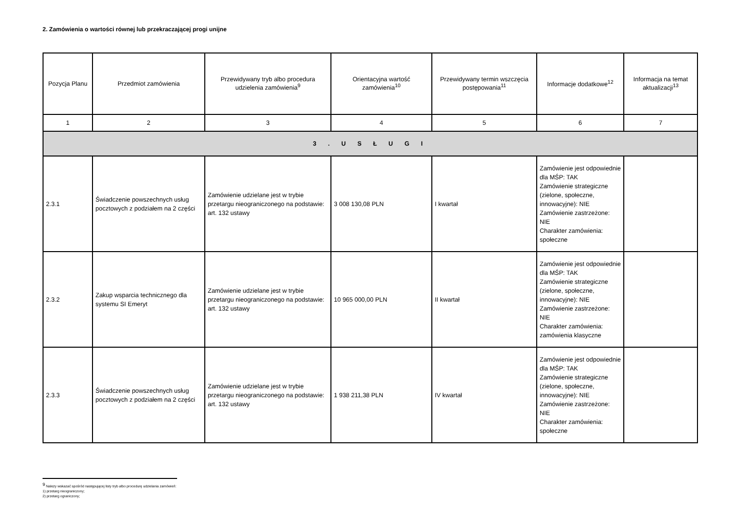2. Zamówienia o wartości równej lub przekraczającej progi unijne
| Pozycja Planu | Przedmiot zamówienia | Przewidywany tryb albo procedura udzielenia zamówienia<sup>9</sup> | Orientacyjna wartość zamówienia<sup>10</sup> | Przewidywany termin wszczęcia postępowania<sup>11</sup> | Informacje dodatkowe<sup>12</sup> | Informacja na temat aktualizacji<sup>13</sup> |
| --- | --- | --- | --- | --- | --- | --- |
| 1 | 2 | 3 | 4 | 5 | 6 | 7 |
| 3 . U S Ł U G I | | | | | | |
| 2.3.1 | Świadczenie powszechnych usług pocztowych z podziałem na 2 części | Zamówienie udzielane jest w trybie przetargu nieograniczonego na podstawie: art. 132 ustawy | 3 008 130,08 PLN | I kwartał | Zamówienie jest odpowiednie dla MŚP: TAK Zamówienie strategiczne (zielone, społeczne, innowacyjne): NIE Zamówienie zastrzeżone: NIE Charakter zamówienia: społeczne | |
| 2.3.2 | Zakup wsparcia technicznego dla systemu SI Emeryt | Zamówienie udzielane jest w trybie przetargu nieograniczonego na podstawie: art. 132 ustawy | 10 965 000,00 PLN | II kwartał | Zamówienie jest odpowiednie dla MŚP: TAK Zamówienie strategiczne (zielone, społeczne, innowacyjne): NIE Zamówienie zastrzeżone: NIE Charakter zamówienia: zamówienia klasyczne | |
| 2.3.3 | Świadczenie powszechnych usług pocztowych z podziałem na 2 części | Zamówienie udzielane jest w trybie przetargu nieograniczonego na podstawie: art. 132 ustawy | 1 938 211,38 PLN | IV kwartał | Zamówienie jest odpowiednie dla MŚP: TAK Zamówienie strategiczne (zielone, społeczne, innowacyjne): NIE Zamówienie zastrzeżone: NIE Charakter zamówienia: społeczne | |
<sup>9</sup> Należy wskazać spośród następującej listy tryb albo procedurę udzielania zamówień:
1) przetarg nieograniczony;
2) przetarg ograniczony;